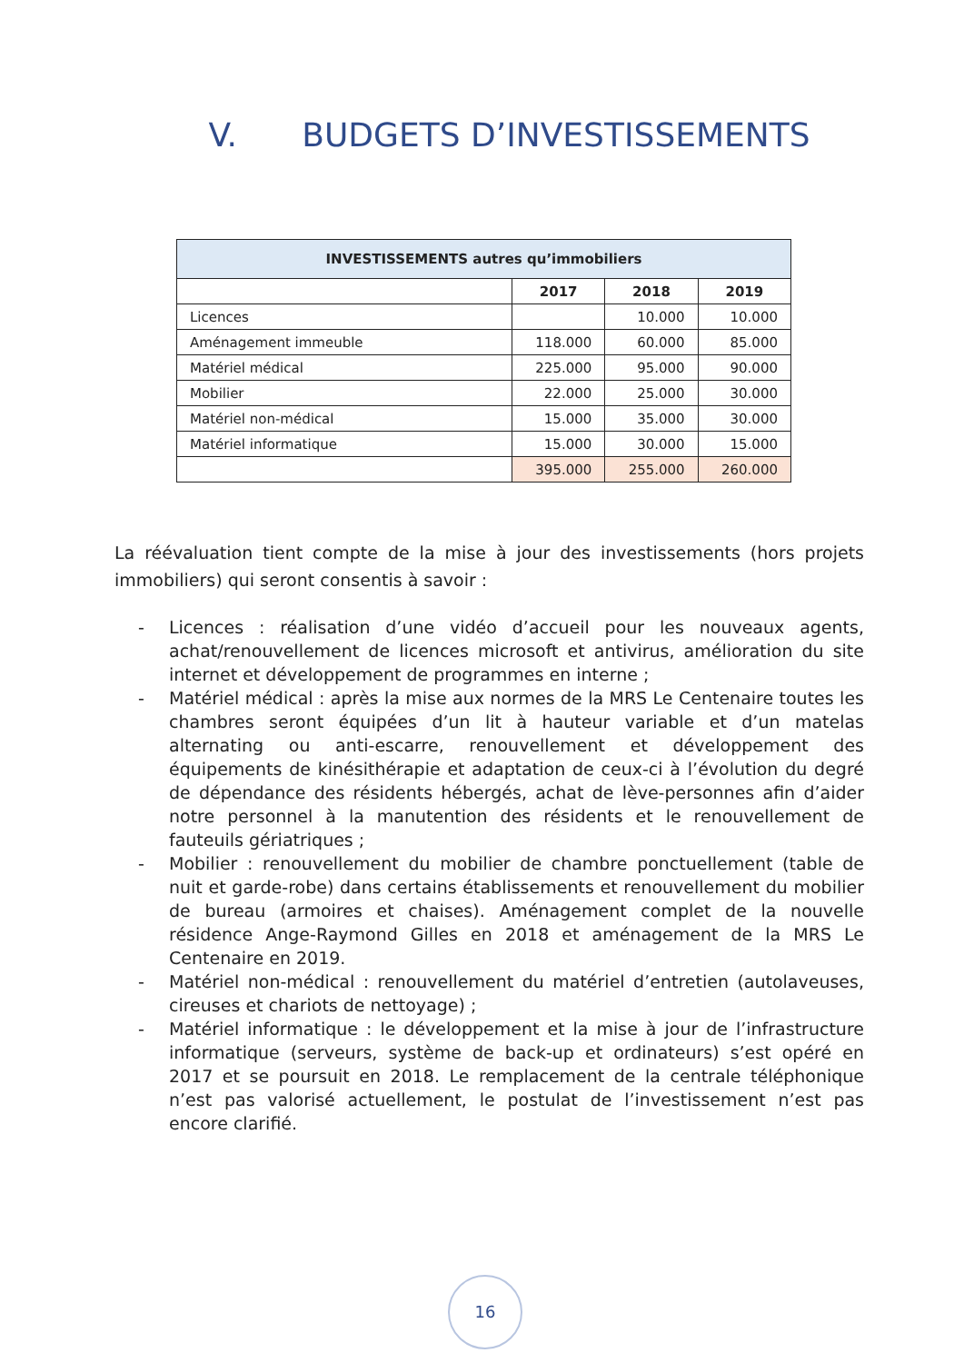V. BUDGETS D’INVESTISSEMENTS
| INVESTISSEMENTS autres qu’immobiliers | | | |
| --- | --- | --- | --- |
| | 2017 | 2018 | 2019 |
| Licences | | 10.000 | 10.000 |
| Aménagement immeuble | 118.000 | 60.000 | 85.000 |
| Matériel médical | 225.000 | 95.000 | 90.000 |
| Mobilier | 22.000 | 25.000 | 30.000 |
| Matériel non-médical | 15.000 | 35.000 | 30.000 |
| Matériel informatique | 15.000 | 30.000 | 15.000 |
| | 395.000 | 255.000 | 260.000 |
La réévaluation tient compte de la mise à jour des investissements (hors projets immobiliers) qui seront consentis à savoir :
- Licences : réalisation d’une vidéo d’accueil pour les nouveaux agents, achat/renouvellement de licences microsoft et antivirus, amélioration du site internet et développement de programmes en interne ;
- Matériel médical : après la mise aux normes de la MRS Le Centenaire toutes les chambres seront équipées d’un lit à hauteur variable et d’un matelas alternating ou anti-escarre, renouvellement et développement des équipements de kinésithérapie et adaptation de ceux-ci à l’évolution du degré de dépendance des résidents hébergés, achat de lève-personnes afin d’aider notre personnel à la manutention des résidents et le renouvellement de fauteuils gériatriques ;
- Mobilier : renouvellement du mobilier de chambre ponctuellement (table de nuit et garde-robe) dans certains établissements et renouvellement du mobilier de bureau (armoires et chaises). Aménagement complet de la nouvelle résidence Ange-Raymond Gilles en 2018 et aménagement de la MRS Le Centenaire en 2019.
- Matériel non-médical : renouvellement du matériel d’entretien (autolaveuses, cireuses et chariots de nettoyage) ;
- Matériel informatique : le développement et la mise à jour de l’infrastructure informatique (serveurs, système de back-up et ordinateurs) s’est opéré en 2017 et se poursuit en 2018. Le remplacement de la centrale téléphonique n’est pas valorisé actuellement, le postulat de l’investissement n’est pas encore clarifié.
16